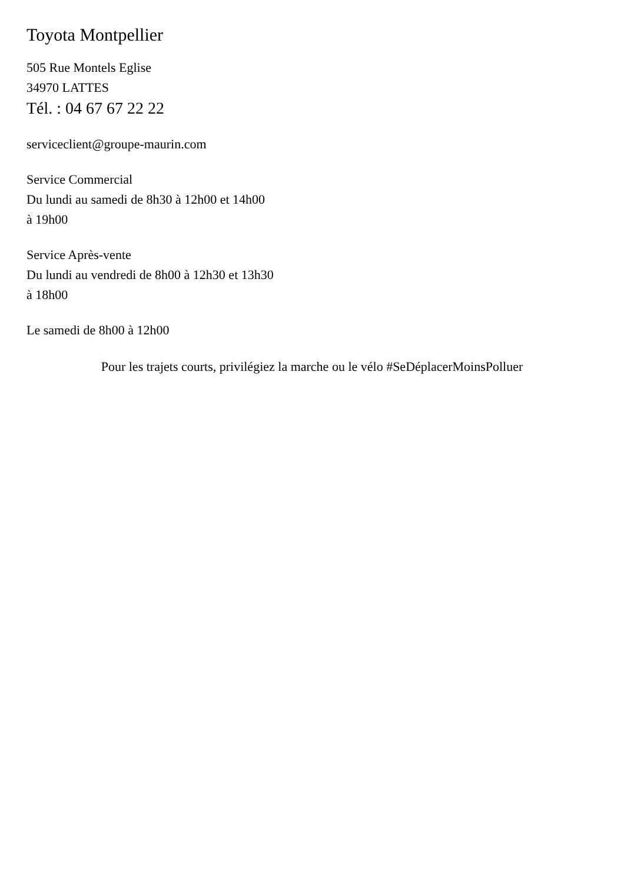Toyota Montpellier
505 Rue Montels Eglise
34970 LATTES
Tél. : 04 67 67 22 22
serviceclient@groupe-maurin.com
Service Commercial
Du lundi au samedi de 8h30 à 12h00 et 14h00
à 19h00
Service Après-vente
Du lundi au vendredi de 8h00 à 12h30 et 13h30
à 18h00
Le samedi de 8h00 à 12h00
Pour les trajets courts, privilégiez la marche ou le vélo #SeDéplacerMoinsPolluer